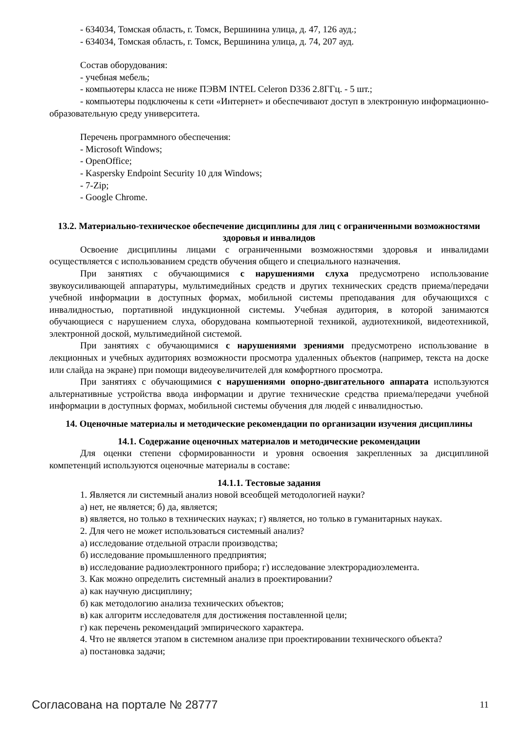- 634034, Томская область, г. Томск, Вершинина улица, д. 47, 126 ауд.;
- 634034, Томская область, г. Томск, Вершинина улица, д. 74, 207 ауд.
Состав оборудования:
- учебная мебель;
- компьютеры класса не ниже ПЭВМ INTEL Celeron D336 2.8ГГц. - 5 шт.;
- компьютеры подключены к сети «Интернет» и обеспечивают доступ в электронную информационно-образовательную среду университета.
Перечень программного обеспечения:
- Microsoft Windows;
- OpenOffice;
- Kaspersky Endpoint Security 10 для Windows;
- 7-Zip;
- Google Chrome.
13.2. Материально-техническое обеспечение дисциплины для лиц с ограниченными возможностями здоровья и инвалидов
Освоение дисциплины лицами с ограниченными возможностями здоровья и инвалидами осуществляется с использованием средств обучения общего и специального назначения.
При занятиях с обучающимися с нарушениями слуха предусмотрено использование звукоусиливающей аппаратуры, мультимедийных средств и других технических средств приема/передачи учебной информации в доступных формах, мобильной системы преподавания для обучающихся с инвалидностью, портативной индукционной системы. Учебная аудитория, в которой занимаются обучающиеся с нарушением слуха, оборудована компьютерной техникой, аудиотехникой, видеотехникой, электронной доской, мультимедийной системой.
При занятиях с обучающимися с нарушениями зрениями предусмотрено использование в лекционных и учебных аудиториях возможности просмотра удаленных объектов (например, текста на доске или слайда на экране) при помощи видеоувеличителей для комфортного просмотра.
При занятиях с обучающимися с нарушениями опорно-двигательного аппарата используются альтернативные устройства ввода информации и другие технические средства приема/передачи учебной информации в доступных формах, мобильной системы обучения для людей с инвалидностью.
14. Оценочные материалы и методические рекомендации по организации изучения дисциплины
14.1. Содержание оценочных материалов и методические рекомендации
Для оценки степени сформированности и уровня освоения закрепленных за дисциплиной компетенций используются оценочные материалы в составе:
14.1.1. Тестовые задания
1. Является ли системный анализ новой всеобщей методологией науки?
а) нет, не является; б) да, является;
в) является, но только в технических науках; г) является, но только в гуманитарных науках.
2. Для чего не может использоваться системный анализ?
а) исследование отдельной отрасли производства;
б) исследование промышленного предприятия;
в) исследование радиоэлектронного прибора; г) исследование электрорадиоэлемента.
3. Как можно определить системный анализ в проектировании?
а) как научную дисциплину;
б) как методологию анализа технических объектов;
в) как алгоритм исследователя для достижения поставленной цели;
г) как перечень рекомендаций эмпирического характера.
4. Что не является этапом в системном анализе при проектировании технического объекта?
а) постановка задачи;
Согласована на портале № 28777 11